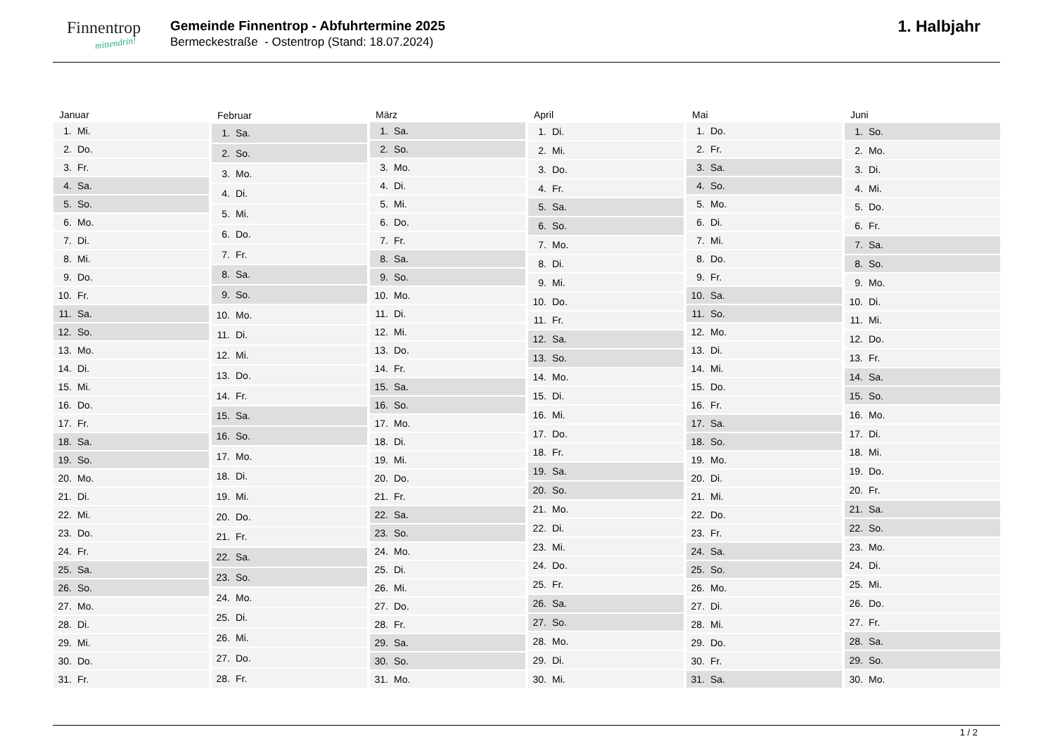Finnentrop
mittendrin!
Gemeinde Finnentrop - Abfuhrtermine 2025
Bermeckestraße - Ostentrop (Stand: 18.07.2024)
1. Halbjahr
| Januar | |
| --- | --- |
| 1. | Mi. |
| 2. | Do. |
| 3. | Fr. |
| 4. | Sa. |
| 5. | So. |
| 6. | Mo. |
| 7. | Di. |
| 8. | Mi. |
| 9. | Do. |
| 10. | Fr. |
| 11. | Sa. |
| 12. | So. |
| 13. | Mo. |
| 14. | Di. |
| 15. | Mi. |
| 16. | Do. |
| 17. | Fr. |
| 18. | Sa. |
| 19. | So. |
| 20. | Mo. |
| 21. | Di. |
| 22. | Mi. |
| 23. | Do. |
| 24. | Fr. |
| 25. | Sa. |
| 26. | So. |
| 27. | Mo. |
| 28. | Di. |
| 29. | Mi. |
| 30. | Do. |
| 31. | Fr. |
| Februar | |
| --- | --- |
| 1. | Sa. |
| 2. | So. |
| 3. | Mo. |
| 4. | Di. |
| 5. | Mi. |
| 6. | Do. |
| 7. | Fr. |
| 8. | Sa. |
| 9. | So. |
| 10. | Mo. |
| 11. | Di. |
| 12. | Mi. |
| 13. | Do. |
| 14. | Fr. |
| 15. | Sa. |
| 16. | So. |
| 17. | Mo. |
| 18. | Di. |
| 19. | Mi. |
| 20. | Do. |
| 21. | Fr. |
| 22. | Sa. |
| 23. | So. |
| 24. | Mo. |
| 25. | Di. |
| 26. | Mi. |
| 27. | Do. |
| 28. | Fr. |
| März | |
| --- | --- |
| 1. | Sa. |
| 2. | So. |
| 3. | Mo. |
| 4. | Di. |
| 5. | Mi. |
| 6. | Do. |
| 7. | Fr. |
| 8. | Sa. |
| 9. | So. |
| 10. | Mo. |
| 11. | Di. |
| 12. | Mi. |
| 13. | Do. |
| 14. | Fr. |
| 15. | Sa. |
| 16. | So. |
| 17. | Mo. |
| 18. | Di. |
| 19. | Mi. |
| 20. | Do. |
| 21. | Fr. |
| 22. | Sa. |
| 23. | So. |
| 24. | Mo. |
| 25. | Di. |
| 26. | Mi. |
| 27. | Do. |
| 28. | Fr. |
| 29. | Sa. |
| 30. | So. |
| 31. | Mo. |
| April | |
| --- | --- |
| 1. | Di. |
| 2. | Mi. |
| 3. | Do. |
| 4. | Fr. |
| 5. | Sa. |
| 6. | So. |
| 7. | Mo. |
| 8. | Di. |
| 9. | Mi. |
| 10. | Do. |
| 11. | Fr. |
| 12. | Sa. |
| 13. | So. |
| 14. | Mo. |
| 15. | Di. |
| 16. | Mi. |
| 17. | Do. |
| 18. | Fr. |
| 19. | Sa. |
| 20. | So. |
| 21. | Mo. |
| 22. | Di. |
| 23. | Mi. |
| 24. | Do. |
| 25. | Fr. |
| 26. | Sa. |
| 27. | So. |
| 28. | Mo. |
| 29. | Di. |
| 30. | Mi. |
| Mai | |
| --- | --- |
| 1. | Do. |
| 2. | Fr. |
| 3. | Sa. |
| 4. | So. |
| 5. | Mo. |
| 6. | Di. |
| 7. | Mi. |
| 8. | Do. |
| 9. | Fr. |
| 10. | Sa. |
| 11. | So. |
| 12. | Mo. |
| 13. | Di. |
| 14. | Mi. |
| 15. | Do. |
| 16. | Fr. |
| 17. | Sa. |
| 18. | So. |
| 19. | Mo. |
| 20. | Di. |
| 21. | Mi. |
| 22. | Do. |
| 23. | Fr. |
| 24. | Sa. |
| 25. | So. |
| 26. | Mo. |
| 27. | Di. |
| 28. | Mi. |
| 29. | Do. |
| 30. | Fr. |
| 31. | Sa. |
| Juni | |
| --- | --- |
| 1. | So. |
| 2. | Mo. |
| 3. | Di. |
| 4. | Mi. |
| 5. | Do. |
| 6. | Fr. |
| 7. | Sa. |
| 8. | So. |
| 9. | Mo. |
| 10. | Di. |
| 11. | Mi. |
| 12. | Do. |
| 13. | Fr. |
| 14. | Sa. |
| 15. | So. |
| 16. | Mo. |
| 17. | Di. |
| 18. | Mi. |
| 19. | Do. |
| 20. | Fr. |
| 21. | Sa. |
| 22. | So. |
| 23. | Mo. |
| 24. | Di. |
| 25. | Mi. |
| 26. | Do. |
| 27. | Fr. |
| 28. | Sa. |
| 29. | So. |
| 30. | Mo. |
1 / 2